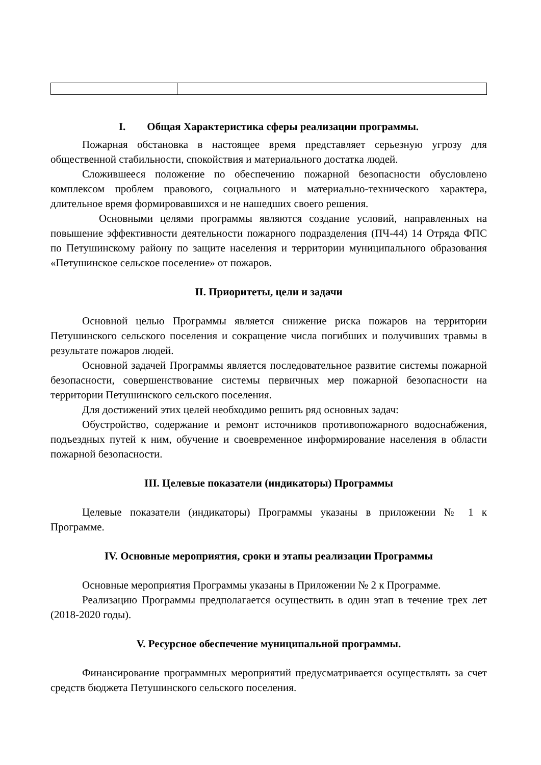I. Общая Характеристика сферы реализации программы.
Пожарная обстановка в настоящее время представляет серьезную угрозу для общественной стабильности, спокойствия и материального достатка людей.
Сложившееся положение по обеспечению пожарной безопасности обусловлено комплексом проблем правового, социального и материально-технического характера, длительное время формировавшихся и не нашедших своего решения.
Основными целями программы являются создание условий, направленных на повышение эффективности деятельности пожарного подразделения (ПЧ-44) 14 Отряда ФПС по Петушинскому району по защите населения и территории муниципального образования «Петушинское сельское поселение» от пожаров.
II. Приоритеты, цели и задачи
Основной целью Программы является снижение риска пожаров на территории Петушинского сельского поселения и сокращение числа погибших и получивших травмы в результате пожаров людей.
Основной задачей Программы является последовательное развитие системы пожарной безопасности, совершенствование системы первичных мер пожарной безопасности на территории Петушинского сельского поселения.
Для достижений этих целей необходимо решить ряд основных задач:
Обустройство, содержание и ремонт источников противопожарного водоснабжения, подъездных путей к ним, обучение и своевременное информирование населения в области пожарной безопасности.
III. Целевые показатели (индикаторы) Программы
Целевые показатели (индикаторы) Программы указаны в приложении № 1 к Программе.
IV. Основные мероприятия, сроки и этапы реализации Программы
Основные мероприятия Программы указаны в Приложении № 2 к Программе.
Реализацию Программы предполагается осуществить в один этап в течение трех лет (2018-2020 годы).
V. Ресурсное обеспечение муниципальной программы.
Финансирование программных мероприятий предусматривается осуществлять за счет средств бюджета Петушинского сельского поселения.